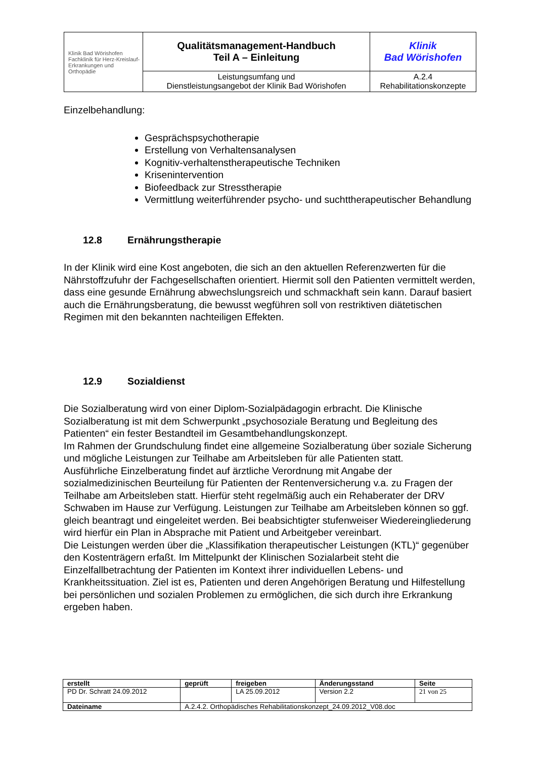| Klinik Bad Wörishofen Fachklinik für Herz-Kreislauf- Erkrankungen und Orthopädie | Qualitätsmanagement-Handbuch Teil A – Einleitung | Klinik Bad Wörishofen |
| | Leistungsumfang und Dienstleistungsangebot der Klinik Bad Wörishofen | A.2.4 Rehabilitationskonzepte |
Einzelbehandlung:
Gesprächspsychotherapie
Erstellung von Verhaltensanalysen
Kognitiv-verhaltenstherapeutische Techniken
Krisenintervention
Biofeedback zur Stresstherapie
Vermittlung weiterführender psycho- und suchttherapeutischer Behandlung
12.8 Ernährungstherapie
In der Klinik wird eine Kost angeboten, die sich an den aktuellen Referenzwerten für die Nährstoffzufuhr der Fachgesellschaften orientiert. Hiermit soll den Patienten vermittelt werden, dass eine gesunde Ernährung abwechslungsreich und schmackhaft sein kann. Darauf basiert auch die Ernährungsberatung, die bewusst wegführen soll von restriktiven diätetischen Regimen mit den bekannten nachteiligen Effekten.
12.9 Sozialdienst
Die Sozialberatung wird von einer Diplom-Sozialpädagogin erbracht. Die Klinische Sozialberatung ist mit dem Schwerpunkt „psychosoziale Beratung und Begleitung des Patienten“ ein fester Bestandteil im Gesamtbehandlungskonzept.
Im Rahmen der Grundschulung findet eine allgemeine Sozialberatung über soziale Sicherung und mögliche Leistungen zur Teilhabe am Arbeitsleben für alle Patienten statt.
Ausführliche Einzelberatung findet auf ärztliche Verordnung mit Angabe der sozialmedizinischen Beurteilung für Patienten der Rentenversicherung v.a. zu Fragen der Teilhabe am Arbeitsleben statt. Hierfür steht regelmäßig auch ein Rehaberater der DRV Schwaben im Hause zur Verfügung. Leistungen zur Teilhabe am Arbeitsleben können so ggf. gleich beantragt und eingeleitet werden. Bei beabsichtigter stufenweiser Wiedereingliederung wird hierfür ein Plan in Absprache mit Patient und Arbeitgeber vereinbart.
Die Leistungen werden über die „Klassifikation therapeutischer Leistungen (KTL)“ gegenüber den Kostenträgern erfaßt. Im Mittelpunkt der Klinischen Sozialarbeit steht die Einzelfallbetrachtung der Patienten im Kontext ihrer individuellen Lebens- und Krankheitssituation. Ziel ist es, Patienten und deren Angehörigen Beratung und Hilfestellung bei persönlichen und sozialen Problemen zu ermöglichen, die sich durch ihre Erkrankung ergeben haben.
| erstellt | geprüft | freigeben | Änderungsstand | Seite |
| PD Dr. Schratt 24.09.2012 | | LA 25.09.2012 | Version 2.2 | 21 von 25 |
| Dateiname | A.2.4.2. Orthopädisches Rehabilitationskonzept_24.09.2012_V08.doc | | | |